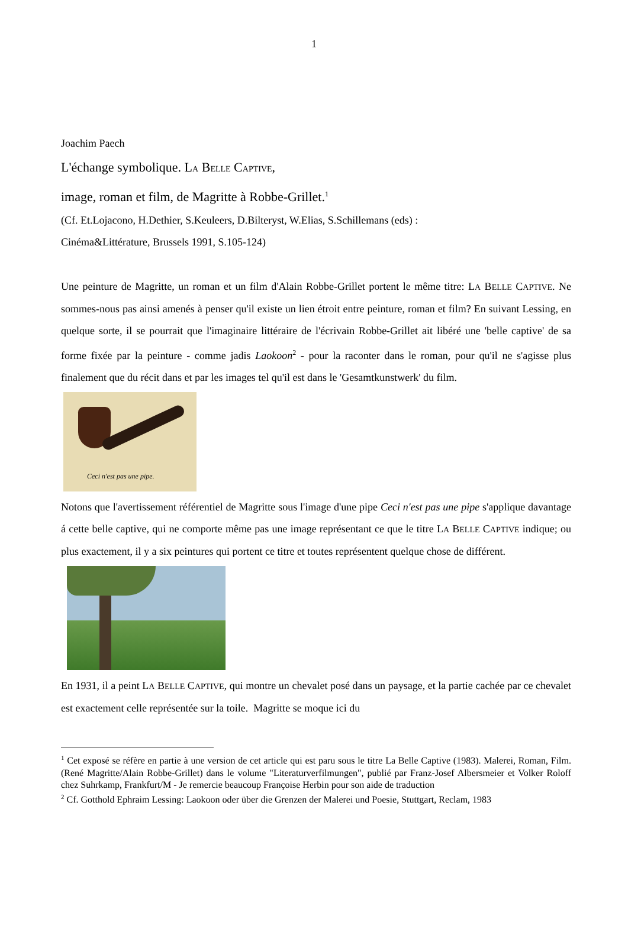1
Joachim Paech
L'échange symbolique. LA BELLE CAPTIVE,
image, roman et film, de Magritte à Robbe-Grillet.<sup>1</sup>
(Cf. Et.Lojacono, H.Dethier, S.Keuleers, D.Bilteryst, W.Elias, S.Schillemans (eds) :
Cinéma&Littérature, Brussels 1991, S.105-124)
Une peinture de Magritte, un roman et un film d'Alain Robbe-Grillet portent le même titre: LA BELLE CAPTIVE. Ne sommes-nous pas ainsi amenés à penser qu'il existe un lien étroit entre peinture, roman et film? En suivant Lessing, en quelque sorte, il se pourrait que l'imaginaire littéraire de l'écrivain Robbe-Grillet ait libéré une 'belle captive' de sa forme fixée par la peinture - comme jadis Laokoon<sup>2</sup> - pour la raconter dans le roman, pour qu'il ne s'agisse plus finalement que du récit dans et par les images tel qu'il est dans le 'Gesamtkunstwerk' du film.
Ceci n'est pas une pipe.
Notons que l'avertissement référentiel de Magritte sous l'image d'une pipe Ceci n'est pas une pipe s'applique davantage á cette belle captive, qui ne comporte même pas une image représentant ce que le titre LA BELLE CAPTIVE indique; ou plus exactement, il y a six peintures qui portent ce titre et toutes représentent quelque chose de différent.
En 1931, il a peint LA BELLE CAPTIVE, qui montre un chevalet posé dans un paysage, et la partie cachée par ce chevalet est exactement celle représentée sur la toile. Magritte se moque ici du
<sup>1</sup> Cet exposé se réfère en partie à une version de cet article qui est paru sous le titre La Belle Captive (1983). Malerei, Roman, Film. (René Magritte/Alain Robbe-Grillet) dans le volume "Literaturverfilmungen", publié par Franz-Josef Albersmeier et Volker Roloff chez Suhrkamp, Frankfurt/M - Je remercie beaucoup Françoise Herbin pour son aide de traduction
<sup>2</sup> Cf. Gotthold Ephraim Lessing: Laokoon oder über die Grenzen der Malerei und Poesie, Stuttgart, Reclam, 1983